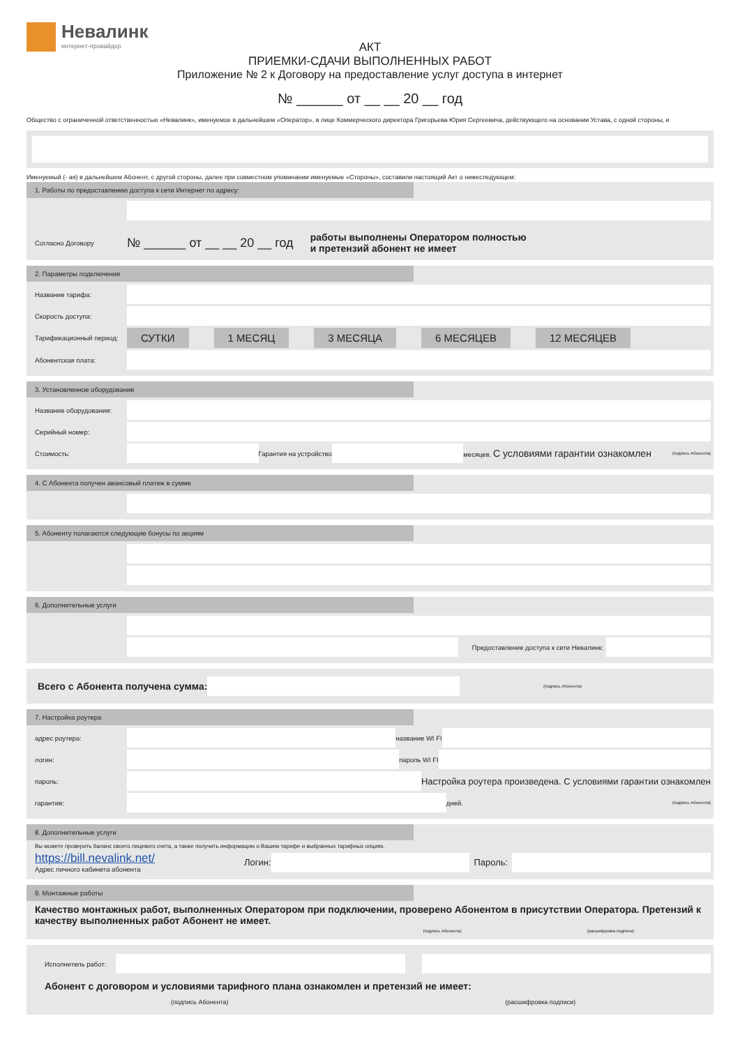Невалинк
интернет-провайдер
АКТ
ПРИЕМКИ-СДАЧИ ВЫПОЛНЕННЫХ РАБОТ
Приложение № 2 к Договору на предоставление услуг доступа в интернет
№ ______ от __ __ 20 __ год
Общество с ограниченной ответственностью «Невалинк», именуемое в дальнейшем «Оператор», в лице Коммерческого директора Григорьева Юрия Сергеевича, действующего на основании Устава, с одной стороны, и
Именуемый (- ая) в дальнейшем Абонент, с другой стороны, далее при совместном упоминании именуемые «Стороны», составили настоящий Акт о нижеследующем:
1. Работы по предоставлению доступа к сети Интернет по адресу:
Согласно Договору № ______ от __ __ 20 __ год работы выполнены Оператором полностью
и претензий абонент не имеет
2. Параметры подключения
Название тарифа:
Скорость доступа:
Тарификационный период: СУТКИ 1 МЕСЯЦ 3 МЕСЯЦА 6 МЕСЯЦЕВ 12 МЕСЯЦЕВ
Абонентская плата:
3. Установленное оборудование
Название оборудования:
Серийный номер:
Стоимость: Гарантия на устройство
месяцев. С условиями гарантии ознакомлен (подпись Абонента)
4. С Абонента получен авансовый платеж в сумме
5. Абоненту полагаются следующие бонусы по акциям
6. Дополнительные услуги
Предоставление доступа к сети Невалинк:
Всего с Абонента получена сумма:
(подпись Абонента)
7. Настройка роутера
адрес роутера: название WI FI
логин: пароль WI FI
пароль:
Настройка роутера произведена. С условиями гарантии ознакомлен
гарантия: дней. (подпись Абонента)
8. Дополнительные услуги
Вы можете проверить баланс своего лицевого счета, а также получить информацию о Вашем тарифе и выбранных тарифных опциях.
https://bill.nevalink.net/
Адрес личного кабинета абонента Логин: Пароль:
9. Монтажные работы
Качество монтажных работ, выполненных Оператором при подключении, проверено Абонентом в присутствии Оператора. Претензий к качеству выполненных работ Абонент не имеет.
(подпись Абонента) (расшифровка подписи)
Исполнитель работ:
Абонент с договором и условиями тарифного плана ознакомлен и претензий не имеет:
(подпись Абонента) (расшифровка подписи)